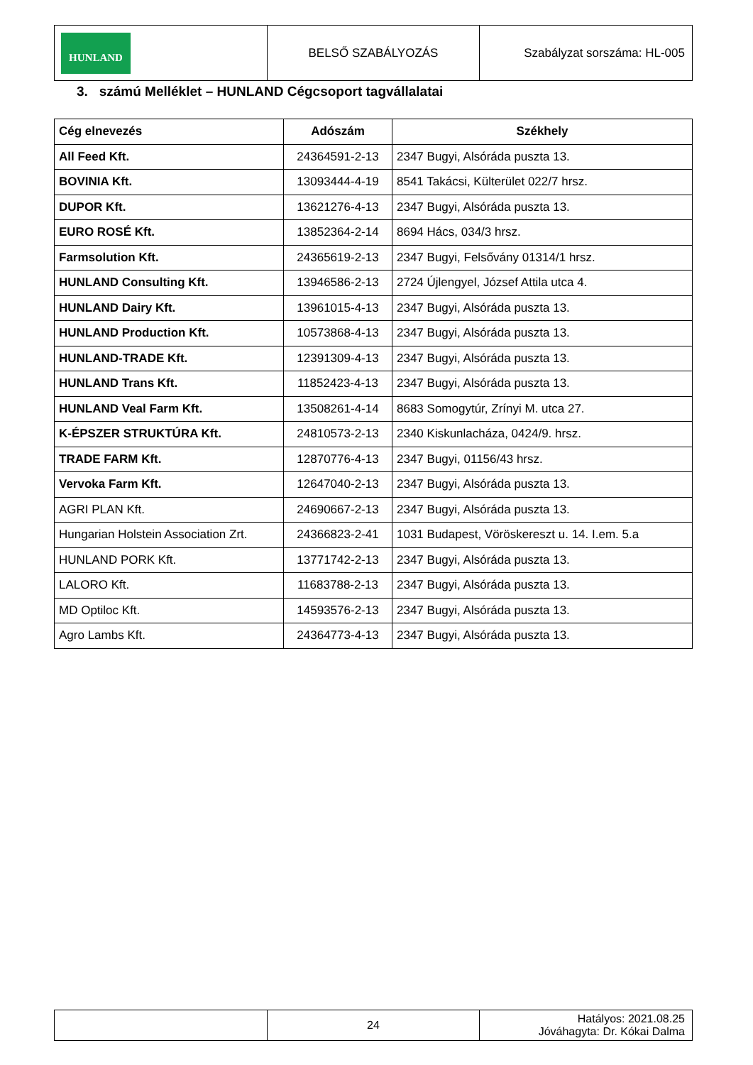| HUNLAND | BELSŐ SZABÁLYOZÁS | Szabályzat sorszáma: HL-005 |
3. számú Melléklet – HUNLAND Cégcsoport tagvállalatai
| Cég elnevezés | Adószám | Székhely |
| --- | --- | --- |
| All Feed Kft. | 24364591-2-13 | 2347 Bugyi, Alsóráda puszta 13. |
| BOVINIA Kft. | 13093444-4-19 | 8541 Takácsi, Külterület 022/7 hrsz. |
| DUPOR Kft. | 13621276-4-13 | 2347 Bugyi, Alsóráda puszta 13. |
| EURO ROSÉ Kft. | 13852364-2-14 | 8694 Hács, 034/3 hrsz. |
| Farmsolution Kft. | 24365619-2-13 | 2347 Bugyi, Felsővány 01314/1 hrsz. |
| HUNLAND Consulting Kft. | 13946586-2-13 | 2724 Újlengyel, József Attila utca 4. |
| HUNLAND Dairy Kft. | 13961015-4-13 | 2347 Bugyi, Alsóráda puszta 13. |
| HUNLAND Production Kft. | 10573868-4-13 | 2347 Bugyi, Alsóráda puszta 13. |
| HUNLAND-TRADE Kft. | 12391309-4-13 | 2347 Bugyi, Alsóráda puszta 13. |
| HUNLAND Trans Kft. | 11852423-4-13 | 2347 Bugyi, Alsóráda puszta 13. |
| HUNLAND Veal Farm Kft. | 13508261-4-14 | 8683 Somogytúr, Zrínyi M. utca 27. |
| K-ÉPSZER STRUKTÚRA Kft. | 24810573-2-13 | 2340 Kiskunlacháza, 0424/9. hrsz. |
| TRADE FARM Kft. | 12870776-4-13 | 2347 Bugyi, 01156/43 hrsz. |
| Vervoka Farm Kft. | 12647040-2-13 | 2347 Bugyi, Alsóráda puszta 13. |
| AGRI PLAN Kft. | 24690667-2-13 | 2347 Bugyi, Alsóráda puszta 13. |
| Hungarian Holstein Association Zrt. | 24366823-2-41 | 1031 Budapest, Vöröskereszt u. 14. I.em. 5.a |
| HUNLAND PORK Kft. | 13771742-2-13 | 2347 Bugyi, Alsóráda puszta 13. |
| LALORO Kft. | 11683788-2-13 | 2347 Bugyi, Alsóráda puszta 13. |
| MD Optiloc Kft. | 14593576-2-13 | 2347 Bugyi, Alsóráda puszta 13. |
| Agro Lambs Kft. | 24364773-4-13 | 2347 Bugyi, Alsóráda puszta 13. |
| | 24 | Hatályos: 2021.08.25 Jóváhagyta: Dr. Kókai Dalma |